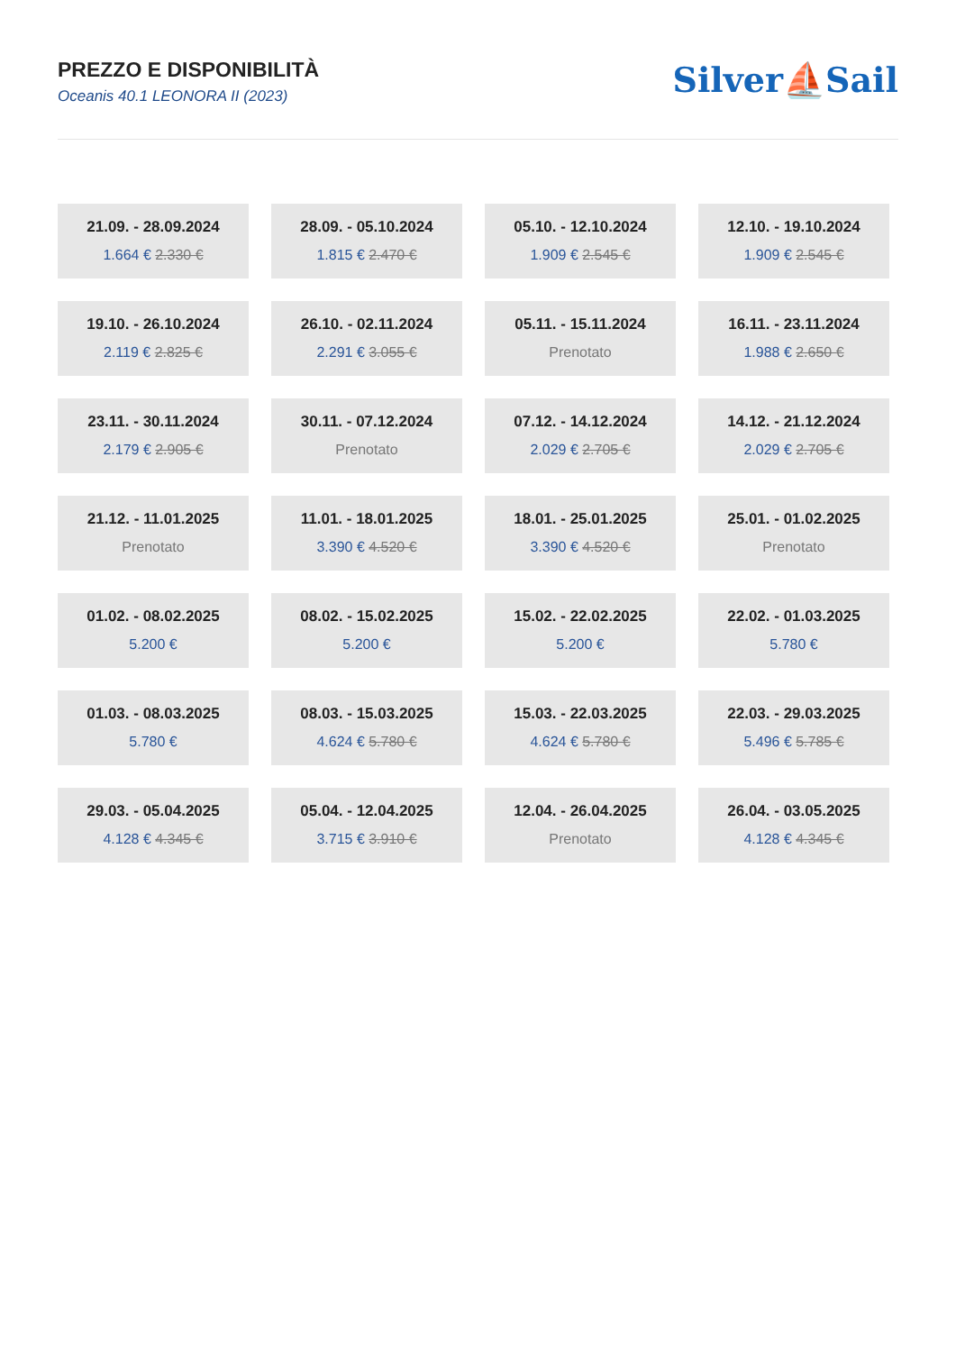PREZZO E DISPONIBILITÀ
Oceanis 40.1 LEONORA II (2023)
Silver⛵Sail
21.09. - 28.09.2024
1.664 € 2.330 €
28.09. - 05.10.2024
1.815 € 2.470 €
05.10. - 12.10.2024
1.909 € 2.545 €
12.10. - 19.10.2024
1.909 € 2.545 €
19.10. - 26.10.2024
2.119 € 2.825 €
26.10. - 02.11.2024
2.291 € 3.055 €
05.11. - 15.11.2024
Prenotato
16.11. - 23.11.2024
1.988 € 2.650 €
23.11. - 30.11.2024
2.179 € 2.905 €
30.11. - 07.12.2024
Prenotato
07.12. - 14.12.2024
2.029 € 2.705 €
14.12. - 21.12.2024
2.029 € 2.705 €
21.12. - 11.01.2025
Prenotato
11.01. - 18.01.2025
3.390 € 4.520 €
18.01. - 25.01.2025
3.390 € 4.520 €
25.01. - 01.02.2025
Prenotato
01.02. - 08.02.2025
5.200 €
08.02. - 15.02.2025
5.200 €
15.02. - 22.02.2025
5.200 €
22.02. - 01.03.2025
5.780 €
01.03. - 08.03.2025
5.780 €
08.03. - 15.03.2025
4.624 € 5.780 €
15.03. - 22.03.2025
4.624 € 5.780 €
22.03. - 29.03.2025
5.496 € 5.785 €
29.03. - 05.04.2025
4.128 € 4.345 €
05.04. - 12.04.2025
3.715 € 3.910 €
12.04. - 26.04.2025
Prenotato
26.04. - 03.05.2025
4.128 € 4.345 €